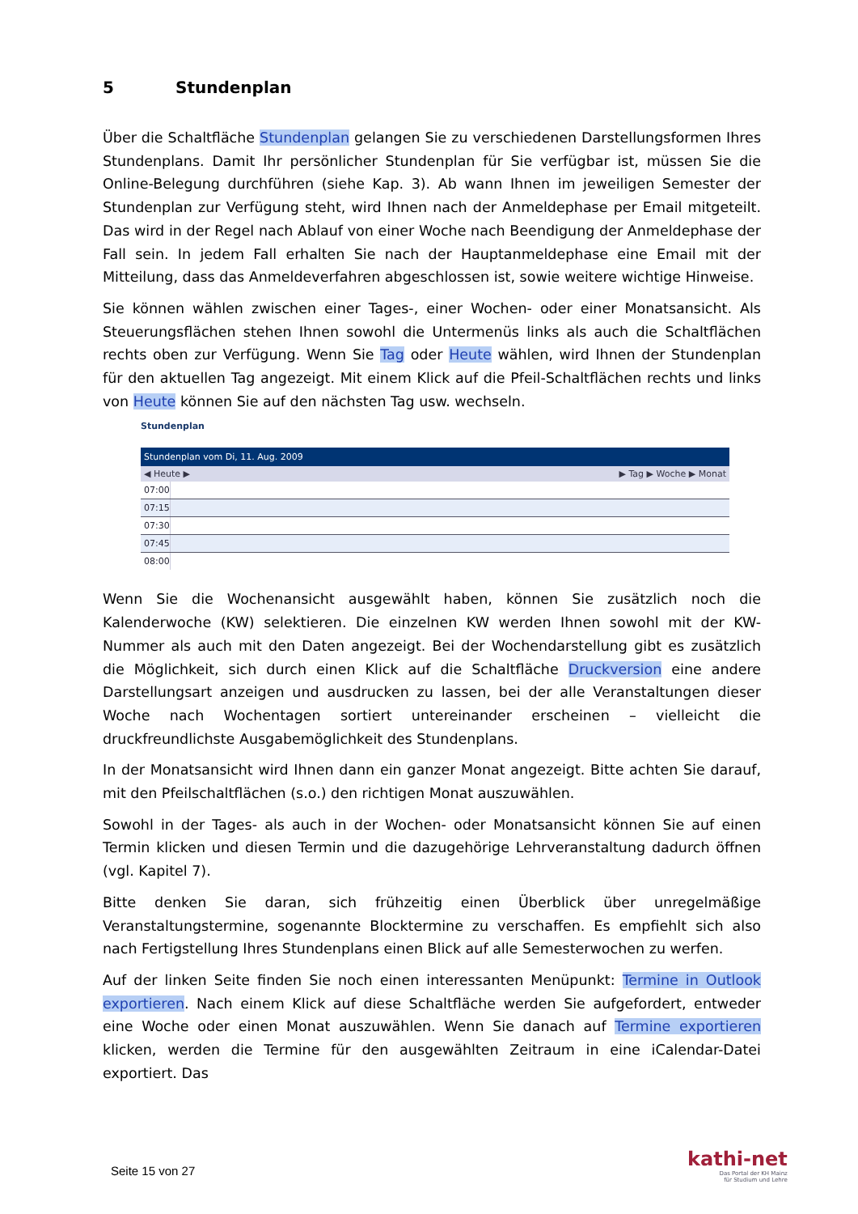5 Stundenplan
Über die Schaltfläche Stundenplan gelangen Sie zu verschiedenen Darstellungsformen Ihres Stundenplans. Damit Ihr persönlicher Stundenplan für Sie verfügbar ist, müssen Sie die Online-Belegung durchführen (siehe Kap. 3). Ab wann Ihnen im jeweiligen Semester der Stundenplan zur Verfügung steht, wird Ihnen nach der Anmeldephase per Email mitgeteilt. Das wird in der Regel nach Ablauf von einer Woche nach Beendigung der Anmeldephase der Fall sein. In jedem Fall erhalten Sie nach der Hauptanmeldephase eine Email mit der Mitteilung, dass das Anmeldeverfahren abgeschlossen ist, sowie weitere wichtige Hinweise.
Sie können wählen zwischen einer Tages-, einer Wochen- oder einer Monatsansicht. Als Steuerungsflächen stehen Ihnen sowohl die Untermenüs links als auch die Schaltflächen rechts oben zur Verfügung. Wenn Sie Tag oder Heute wählen, wird Ihnen der Stundenplan für den aktuellen Tag angezeigt. Mit einem Klick auf die Pfeil-Schaltflächen rechts und links von Heute können Sie auf den nächsten Tag usw. wechseln.
Stundenplan
Stundenplan vom Di, 11. Aug. 2009
◀ Heute ▶ ▶ Tag ▶ Woche ▶ Monat
07:00
07:15
07:30
07:45
08:00
Wenn Sie die Wochenansicht ausgewählt haben, können Sie zusätzlich noch die Kalenderwoche (KW) selektieren. Die einzelnen KW werden Ihnen sowohl mit der KW-Nummer als auch mit den Daten angezeigt. Bei der Wochendarstellung gibt es zusätzlich die Möglichkeit, sich durch einen Klick auf die Schaltfläche Druckversion eine andere Darstellungsart anzeigen und ausdrucken zu lassen, bei der alle Veranstaltungen dieser Woche nach Wochentagen sortiert untereinander erscheinen – vielleicht die druckfreundlichste Ausgabemöglichkeit des Stundenplans.
In der Monatsansicht wird Ihnen dann ein ganzer Monat angezeigt. Bitte achten Sie darauf, mit den Pfeilschaltflächen (s.o.) den richtigen Monat auszuwählen.
Sowohl in der Tages- als auch in der Wochen- oder Monatsansicht können Sie auf einen Termin klicken und diesen Termin und die dazugehörige Lehrveranstaltung dadurch öffnen (vgl. Kapitel 7).
Bitte denken Sie daran, sich frühzeitig einen Überblick über unregelmäßige Veranstaltungstermine, sogenannte Blocktermine zu verschaffen. Es empfiehlt sich also nach Fertigstellung Ihres Stundenplans einen Blick auf alle Semesterwochen zu werfen.
Auf der linken Seite finden Sie noch einen interessanten Menüpunkt: Termine in Outlook exportieren. Nach einem Klick auf diese Schaltfläche werden Sie aufgefordert, entweder eine Woche oder einen Monat auszuwählen. Wenn Sie danach auf Termine exportieren klicken, werden die Termine für den ausgewählten Zeitraum in eine iCalendar-Datei exportiert. Das
Seite 15 von 27
kathi-net
Das Portal der KH Mainz
für Studium und Lehre